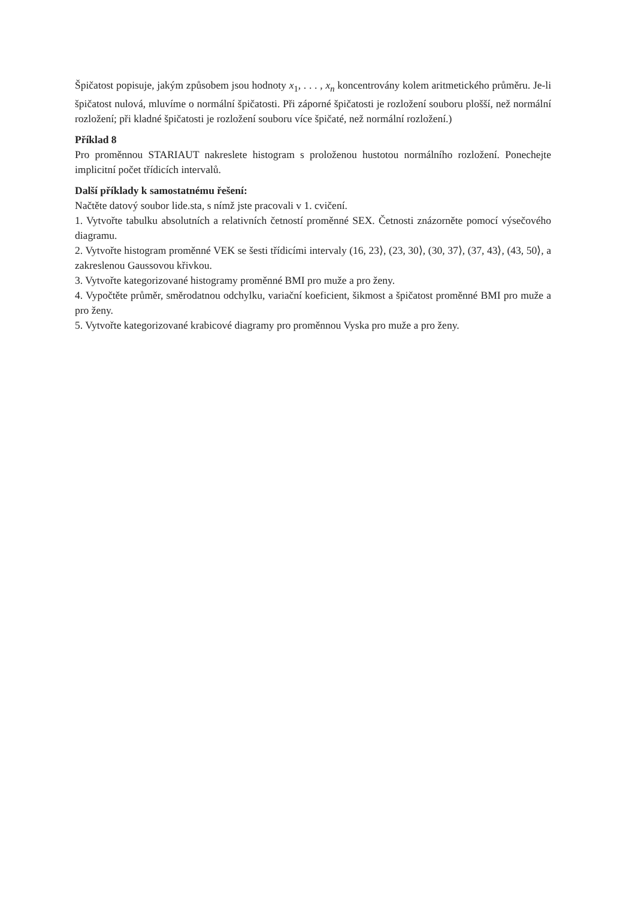Špičatost popisuje, jakým způsobem jsou hodnoty x<sub>1</sub>, . . . , x<sub>n</sub> koncentrovány kolem aritmetického průměru. Je-li špičatost nulová, mluvíme o normální špičatosti. Při záporné špičatosti je rozložení souboru plošší, než normální rozložení; při kladné špičatosti je rozložení souboru více špičaté, než normální rozložení.)
Příklad 8
Pro proměnnou STARIAUT nakreslete histogram s proloženou hustotou normálního rozložení. Ponechejte implicitní počet třídicích intervalů.
Další příklady k samostatnému řešení:
Načtěte datový soubor lide.sta, s nímž jste pracovali v 1. cvičení.
1. Vytvořte tabulku absolutních a relativních četností proměnné SEX. Četnosti znázorněte pomocí výsečového diagramu.
2. Vytvořte histogram proměnné VEK se šesti třídicími intervaly (16, 23⟩, (23, 30⟩, (30, 37⟩, (37, 43⟩, (43, 50⟩, a zakreslenou Gaussovou křivkou.
3. Vytvořte kategorizované histogramy proměnné BMI pro muže a pro ženy.
4. Vypočtěte průměr, směrodatnou odchylku, variační koeficient, šikmost a špičatost proměnné BMI pro muže a pro ženy.
5. Vytvořte kategorizované krabicové diagramy pro proměnnou Vyska pro muže a pro ženy.